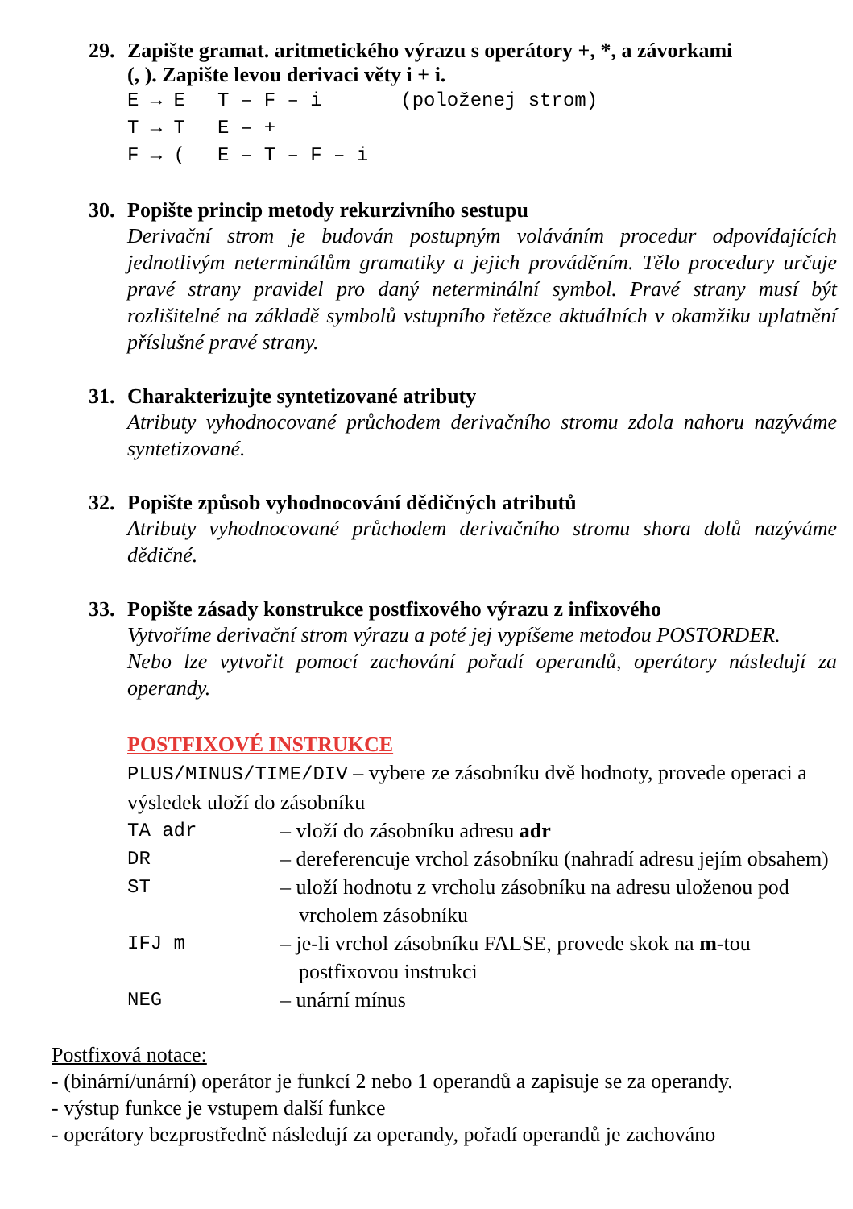29. Zapište gramat. aritmetického výrazu s operátory +, *, a závorkami
(, ). Zapište levou derivaci věty i + i.
E → E
T → T
F → (
T – F – i
E – +
E – T – F – i
(položenej strom)
30. Popište princip metody rekurzivního sestupu
Derivační strom je budován postupným voláváním procedur odpovídajících jednotlivým neterminálům gramatiky a jejich prováděním. Tělo procedury určuje pravé strany pravidel pro daný neterminální symbol. Pravé strany musí být rozlišitelné na základě symbolů vstupního řetězce aktuálních v okamžiku uplatnění příslušné pravé strany.
31. Charakterizujte syntetizované atributy
Atributy vyhodnocované průchodem derivačního stromu zdola nahoru nazýváme syntetizované.
32. Popište způsob vyhodnocování dědičných atributů
Atributy vyhodnocované průchodem derivačního stromu shora dolů nazýváme dědičné.
33. Popište zásady konstrukce postfixového výrazu z infixového
Vytvoříme derivační strom výrazu a poté jej vypíšeme metodou POSTORDER.
Nebo lze vytvořit pomocí zachování pořadí operandů, operátory následují za operandy.
POSTFIXOVÉ INSTRUKCE
PLUS/MINUS/TIME/DIV – vybere ze zásobníku dvě hodnoty, provede operaci a výsledek uloží do zásobníku
TA adr – vloží do zásobníku adresu adr
DR – dereferencuje vrchol zásobníku (nahradí adresu jejím obsahem)
ST – uloží hodnotu z vrcholu zásobníku na adresu uloženou pod vrcholem zásobníku
IFJ m – je-li vrchol zásobníku FALSE, provede skok na m-tou postfixovou instrukci
NEG – unární mínus
Postfixová notace:
- (binární/unární) operátor je funkcí 2 nebo 1 operandů a zapisuje se za operandy.
- výstup funkce je vstupem další funkce
- operátory bezprostředně následují za operandy, pořadí operandů je zachováno